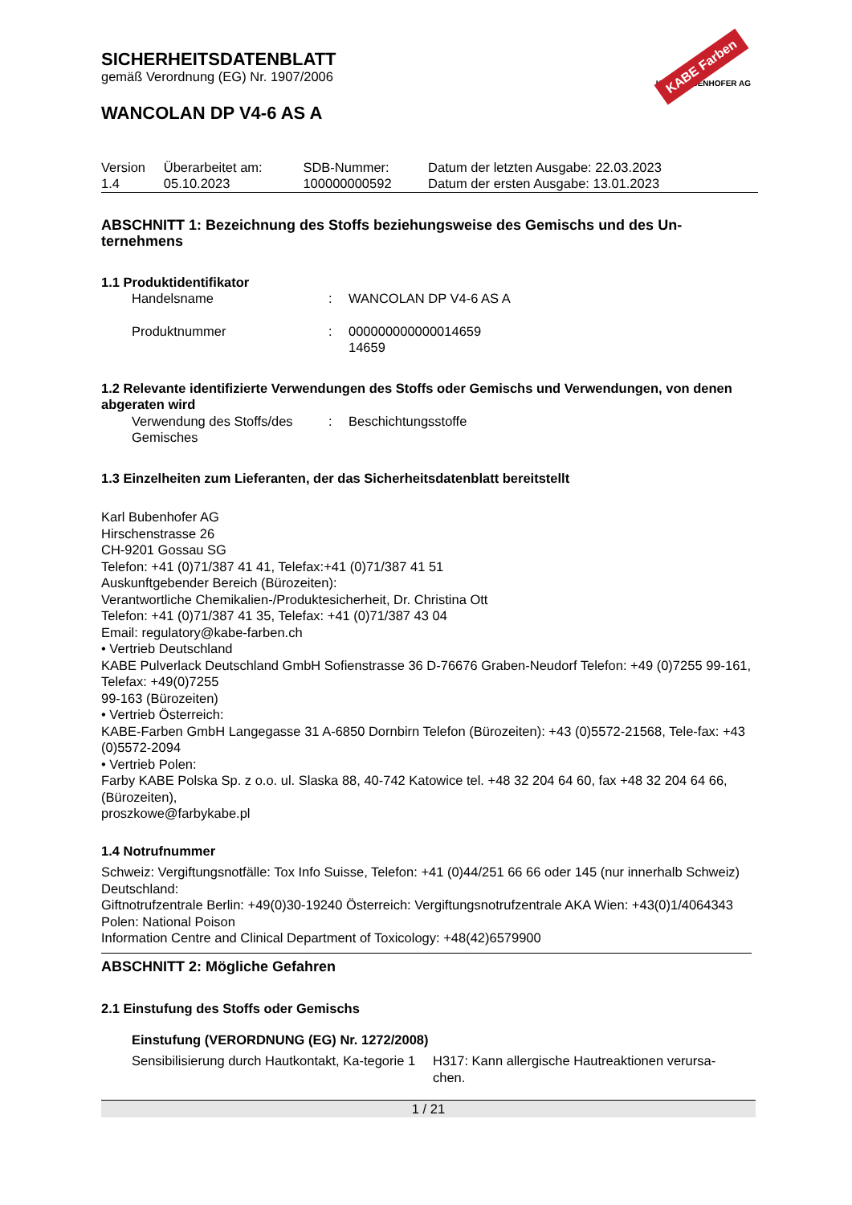KABE Farben
KARL BUBENHOFER AG
SICHERHEITSDATENBLATT
gemäß Verordnung (EG) Nr. 1907/2006
WANCOLAN DP V4-6 AS A
| Version 1.4 | Überarbeitet am: 05.10.2023 | SDB-Nummer: 100000000592 | Datum der letzten Ausgabe: 22.03.2023 Datum der ersten Ausgabe: 13.01.2023 |
ABSCHNITT 1: Bezeichnung des Stoffs beziehungsweise des Gemischs und des Un-ternehmens
1.1 Produktidentifikator
| Handelsname | : | WANCOLAN DP V4-6 AS A |
| Produktnummer | : | 000000000000014659 14659 |
1.2 Relevante identifizierte Verwendungen des Stoffs oder Gemischs und Verwendungen, von denen abgeraten wird
| Verwendung des Stoffs/des Gemisches | : | Beschichtungsstoffe |
1.3 Einzelheiten zum Lieferanten, der das Sicherheitsdatenblatt bereitstellt
Karl Bubenhofer AG
Hirschenstrasse 26
CH-9201 Gossau SG
Telefon: +41 (0)71/387 41 41, Telefax:+41 (0)71/387 41 51
Auskunftgebender Bereich (Bürozeiten):
Verantwortliche Chemikalien-/Produktesicherheit, Dr. Christina Ott
Telefon: +41 (0)71/387 41 35, Telefax: +41 (0)71/387 43 04
Email: regulatory@kabe-farben.ch
• Vertrieb Deutschland
KABE Pulverlack Deutschland GmbH Sofienstrasse 36 D-76676 Graben-Neudorf Telefon: +49 (0)7255 99-161, Telefax: +49(0)7255
99-163 (Bürozeiten)
• Vertrieb Österreich:
KABE-Farben GmbH Langegasse 31 A-6850 Dornbirn Telefon (Bürozeiten): +43 (0)5572-21568, Tele-fax: +43 (0)5572-2094
• Vertrieb Polen:
Farby KABE Polska Sp. z o.o. ul. Slaska 88, 40-742 Katowice tel. +48 32 204 64 60, fax +48 32 204 64 66, (Bürozeiten),
proszkowe@farbykabe.pl
1.4 Notrufnummer
Schweiz: Vergiftungsnotfälle: Tox Info Suisse, Telefon: +41 (0)44/251 66 66 oder 145 (nur innerhalb Schweiz) Deutschland:
Giftnotrufzentrale Berlin: +49(0)30-19240 Österreich: Vergiftungsnotrufzentrale AKA Wien: +43(0)1/4064343 Polen: National Poison
Information Centre and Clinical Department of Toxicology: +48(42)6579900
ABSCHNITT 2: Mögliche Gefahren
2.1 Einstufung des Stoffs oder Gemischs
Einstufung (VERORDNUNG (EG) Nr. 1272/2008)
| Sensibilisierung durch Hautkontakt, Ka-tegorie 1 | H317: Kann allergische Hautreaktionen verursa-chen. |
1 / 21